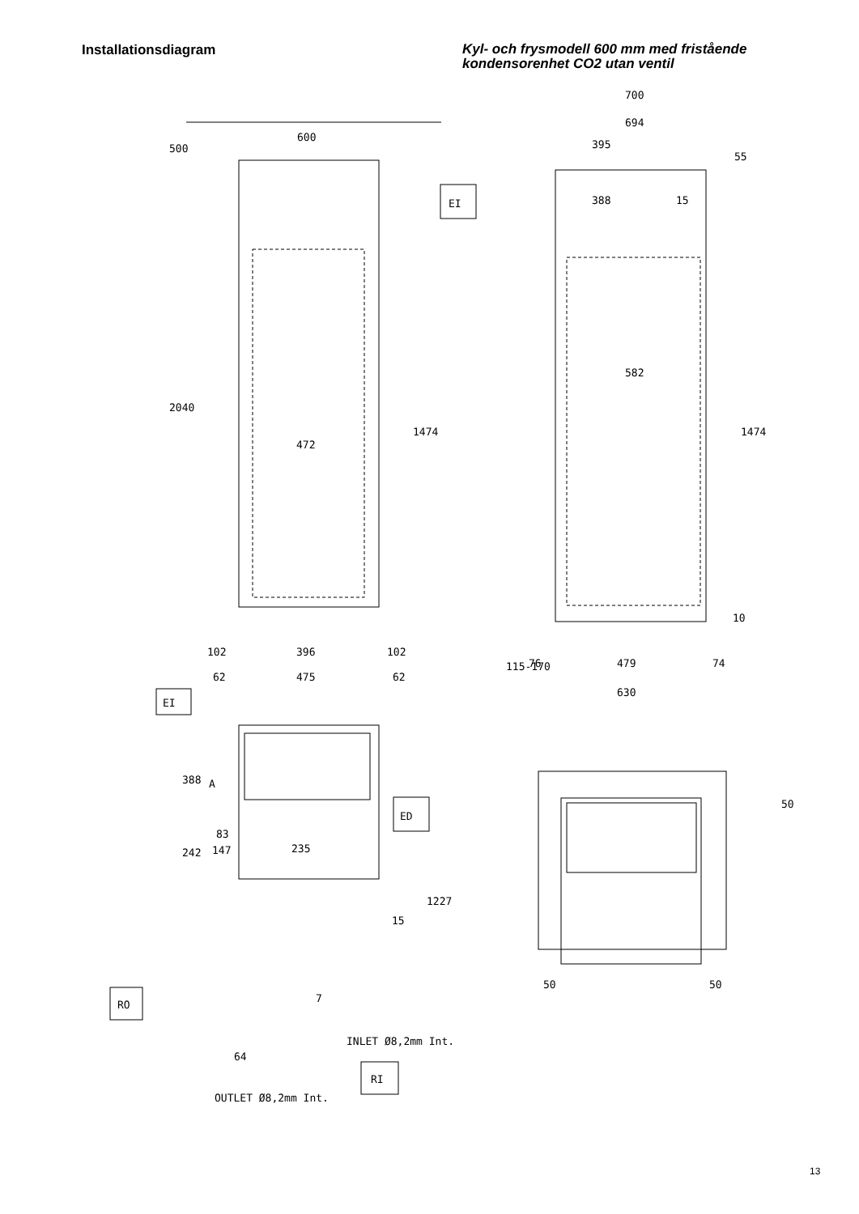Installationsdiagram
Kyl- och frysmodell 600 mm med fristående kondensorenhet CO2 utan ventil
600
500
2040
472
1474
102
396
102
62
475
62
EI
EI
700
694
395
55
388
15
582
1474
10
115-170
76
479
74
630
388
A
83
147
242
235
ED
1227
15
7
RO
RI
INLET Ø8,2mm Int.
64
OUTLET Ø8,2mm Int.
50
50
50
13